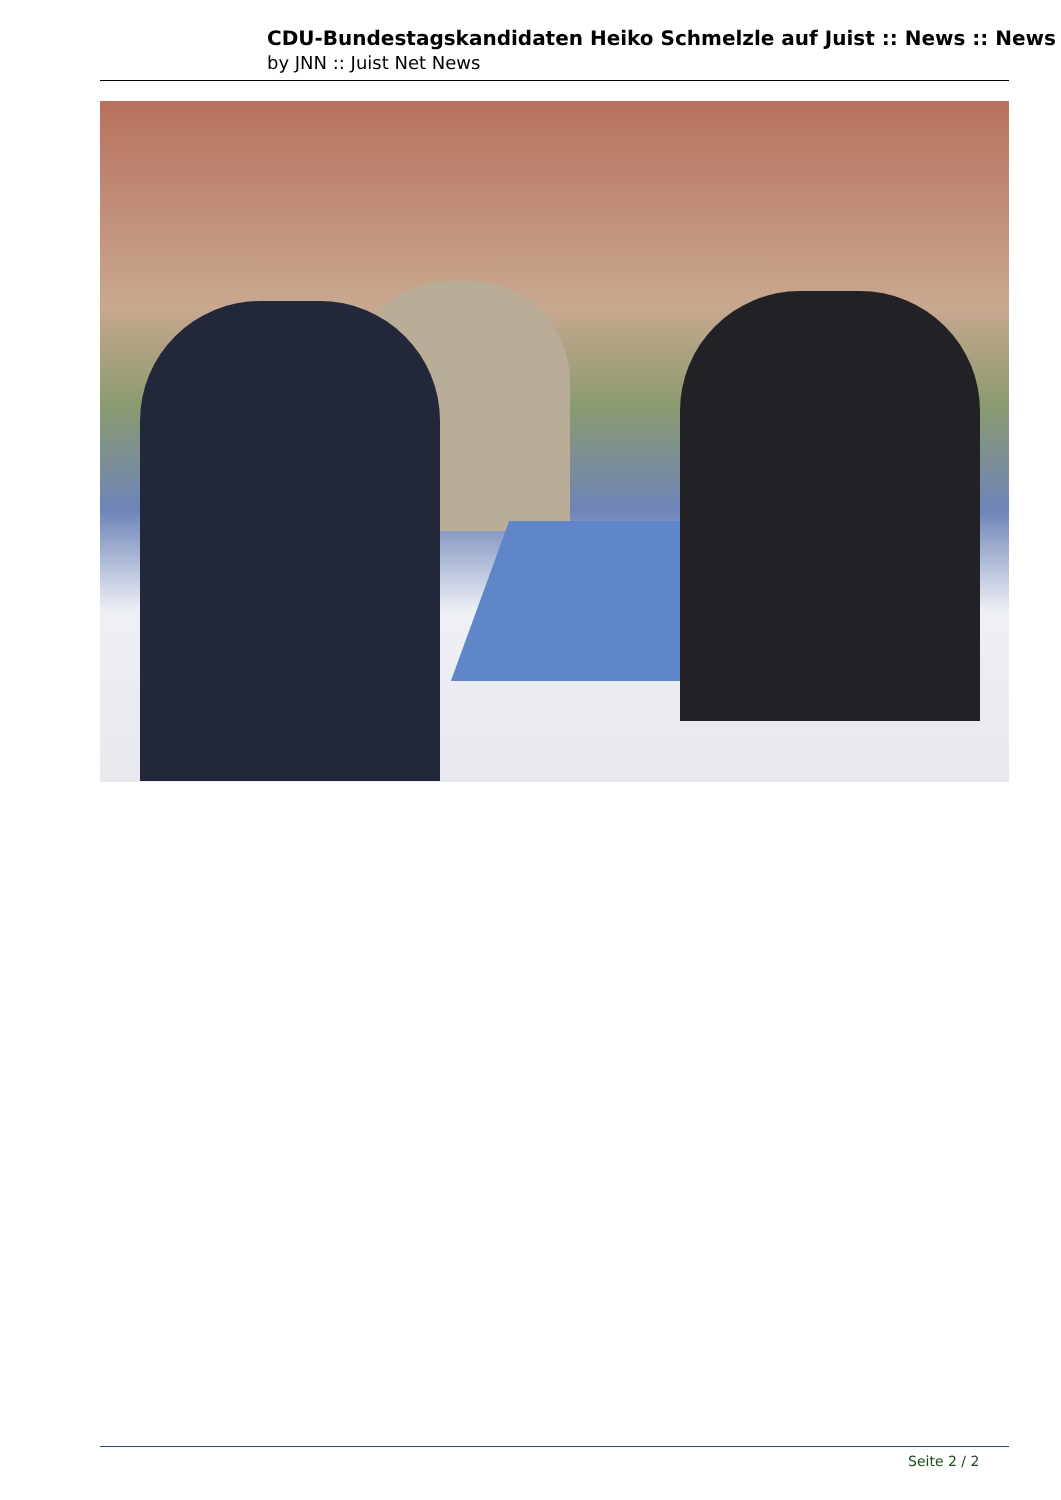CDU-Bundestagskandidaten Heiko Schmelzle auf Juist :: News :: News
by JNN :: Juist Net News
Seite 2 / 2